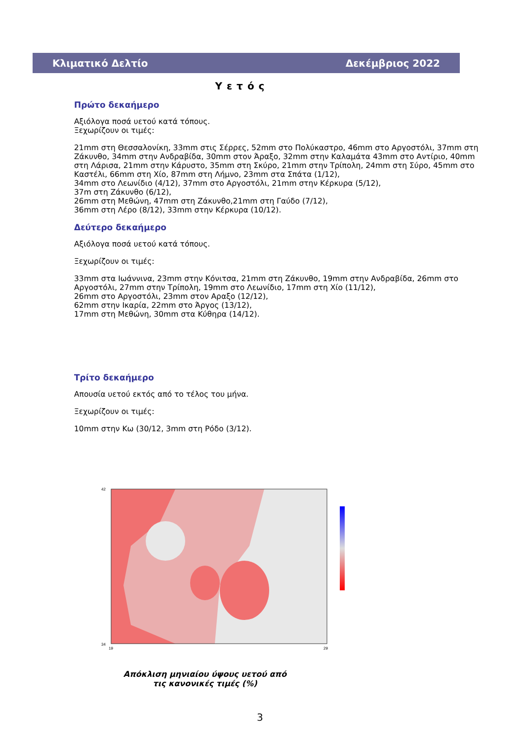Κλιματικό Δελτίο Δεκέμβριος 2022
Υετός
Πρώτο δεκαήμερο
Αξιόλογα ποσά υετού κατά τόπους.
Ξεχωρίζουν οι τιμές:
21mm στη Θεσσαλονίκη, 33mm στις Σέρρες, 52mm στο Πολύκαστρο, 46mm στο Αργοστόλι, 37mm στη Ζάκυνθο, 34mm στην Ανδραβίδα, 30mm στον Άραξο, 32mm στην Καλαμάτα 43mm στο Αντίριο, 40mm στη Λάρισα, 21mm στην Κάρυστο, 35mm στη Σκύρο, 21mm στην Τρίπολη, 24mm στη Σύρο, 45mm στο Καστέλι, 66mm στη Χίο, 87mm στη Λήμνο, 23mm στα Σπάτα (1/12),
34mm στο Λεωνίδιο (4/12), 37mm στο Αργοστόλι, 21mm στην Κέρκυρα (5/12),
37m στη Ζάκυνθο (6/12),
26mm στη Μεθώνη, 47mm στη Ζάκυνθο,21mm στη Γαύδο (7/12),
36mm στη Λέρο (8/12), 33mm στην Κέρκυρα (10/12).
Δεύτερο δεκαήμερο
Αξιόλογα ποσά υετού κατά τόπους.
Ξεχωρίζουν οι τιμές:
33mm στα Ιωάννινα, 23mm στην Κόνιτσα, 21mm στη Ζάκυνθο, 19mm στην Ανδραβίδα, 26mm στο Αργοστόλι, 27mm στην Τρίπολη, 19mm στο Λεωνίδιο, 17mm στη Χίο (11/12),
26mm στο Αργοστόλι, 23mm στον Αραξο (12/12),
62mm στην Ικαρία, 22mm στο Άργος (13/12),
17mm στη Μεθώνη, 30mm στα Κύθηρα (14/12).
Τρίτο δεκαήμερο
Απουσία υετού εκτός από το τέλος του μήνα.
Ξεχωρίζουν οι τιμές:
10mm στην Κω (30/12, 3mm στη Ρόδο (3/12).
42
34
19
29
Απόκλιση μηνιαίου ύψους υετού από τις κανονικές τιμές (%)
3